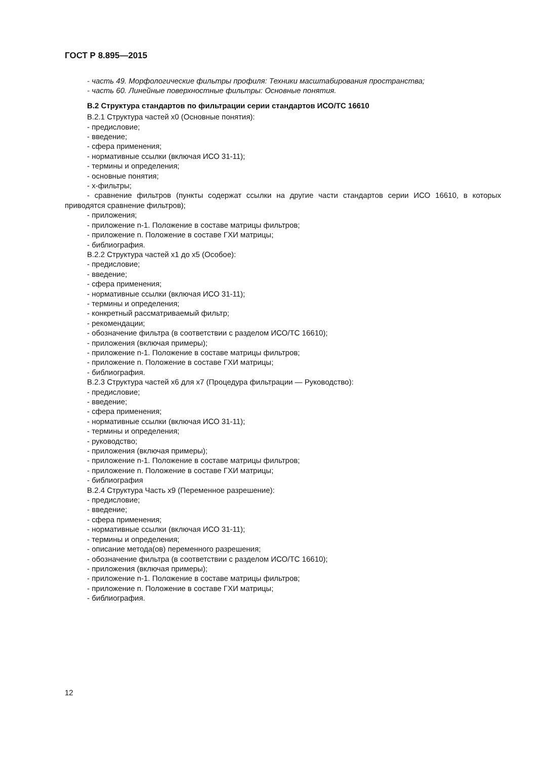ГОСТ Р 8.895—2015
- часть 49. Морфологические фильтры профиля: Техники масштабирования пространства;
- часть 60. Линейные поверхностные фильтры: Основные понятия.
В.2 Структура стандартов по фильтрации серии стандартов ИСО/ТС 16610
В.2.1 Структура частей x0 (Основные понятия):
- предисловие;
- введение;
- сфера применения;
- нормативные ссылки (включая ИСО 31-11);
- термины и определения;
- основные понятия;
- x-фильтры;
- сравнение фильтров (пункты содержат ссылки на другие части стандартов серии ИСО 16610, в которых приводятся сравнение фильтров);
- приложения;
- приложение n-1. Положение в составе матрицы фильтров;
- приложение n. Положение в составе ГХИ матрицы;
- библиография.
В.2.2 Структура частей x1 до x5 (Особое):
- предисловие;
- введение;
- сфера применения;
- нормативные ссылки (включая ИСО 31-11);
- термины и определения;
- конкретный рассматриваемый фильтр;
- рекомендации;
- обозначение фильтра (в соответствии с разделом ИСО/ТС 16610);
- приложения (включая примеры);
- приложение n-1. Положение в составе матрицы фильтров;
- приложение n. Положение в составе ГХИ матрицы;
- библиография.
В.2.3 Структура частей x6 для x7 (Процедура фильтрации — Руководство):
- предисловие;
- введение;
- сфера применения;
- нормативные ссылки (включая ИСО 31-11);
- термины и определения;
- руководство;
- приложения (включая примеры);
- приложение n-1. Положение в составе матрицы фильтров;
- приложение n. Положение в составе ГХИ матрицы;
- библиография
В.2.4 Структура Часть x9 (Переменное разрешение):
- предисловие;
- введение;
- сфера применения;
- нормативные ссылки (включая ИСО 31-11);
- термины и определения;
- описание метода(ов) переменного разрешения;
- обозначение фильтра (в соответствии с разделом ИСО/ТС 16610);
- приложения (включая примеры);
- приложение n-1. Положение в составе матрицы фильтров;
- приложение n. Положение в составе ГХИ матрицы;
- библиография.
12